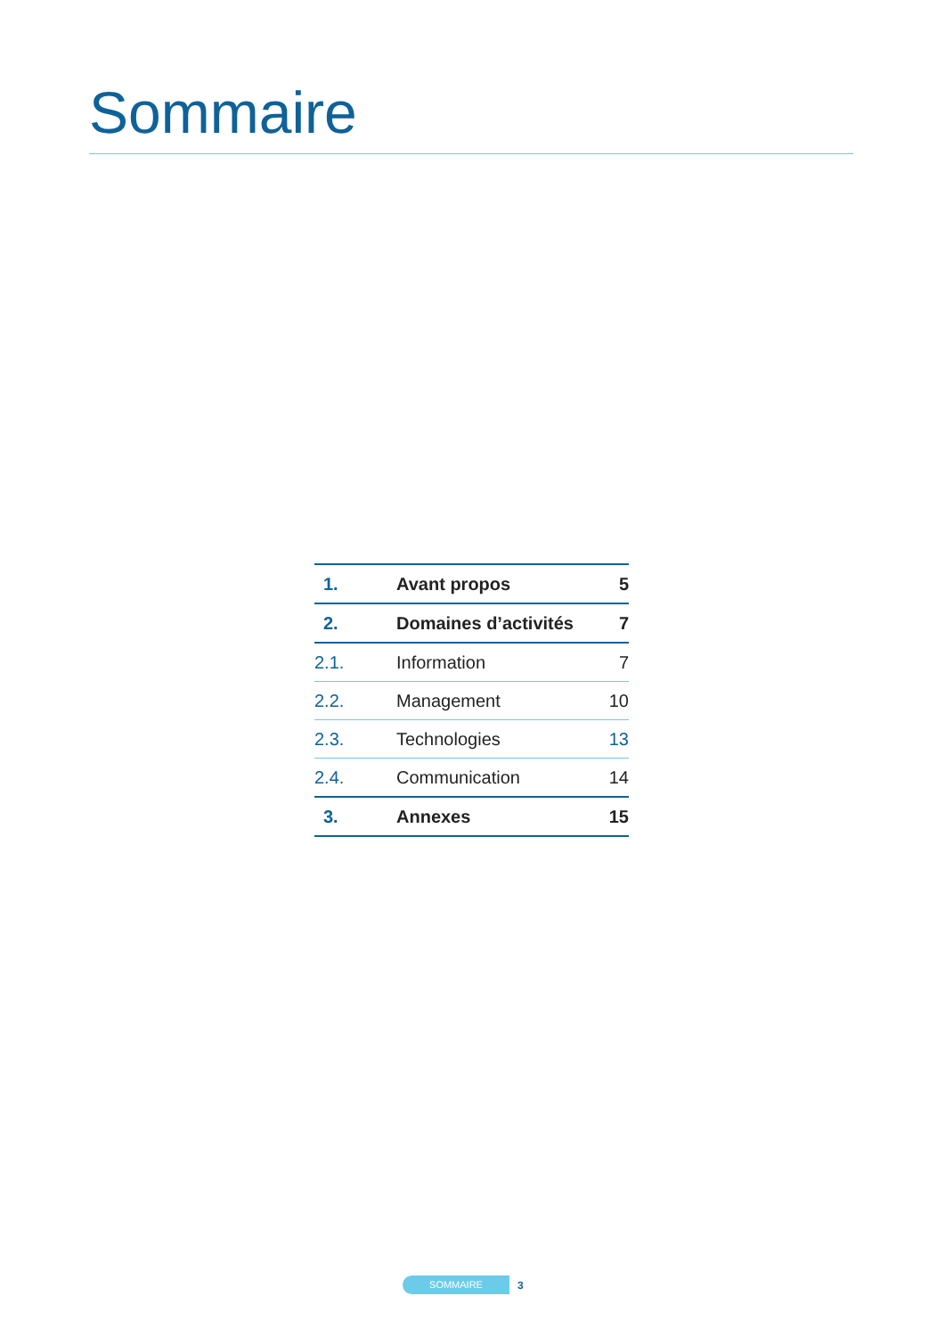Sommaire
| 1. | Avant propos | 5 |
| 2. | Domaines d’activités | 7 |
| 2.1. | Information | 7 |
| 2.2. | Management | 10 |
| 2.3. | Technologies | 13 |
| 2.4. | Communication | 14 |
| 3. | Annexes | 15 |
SOMMAIRE
3